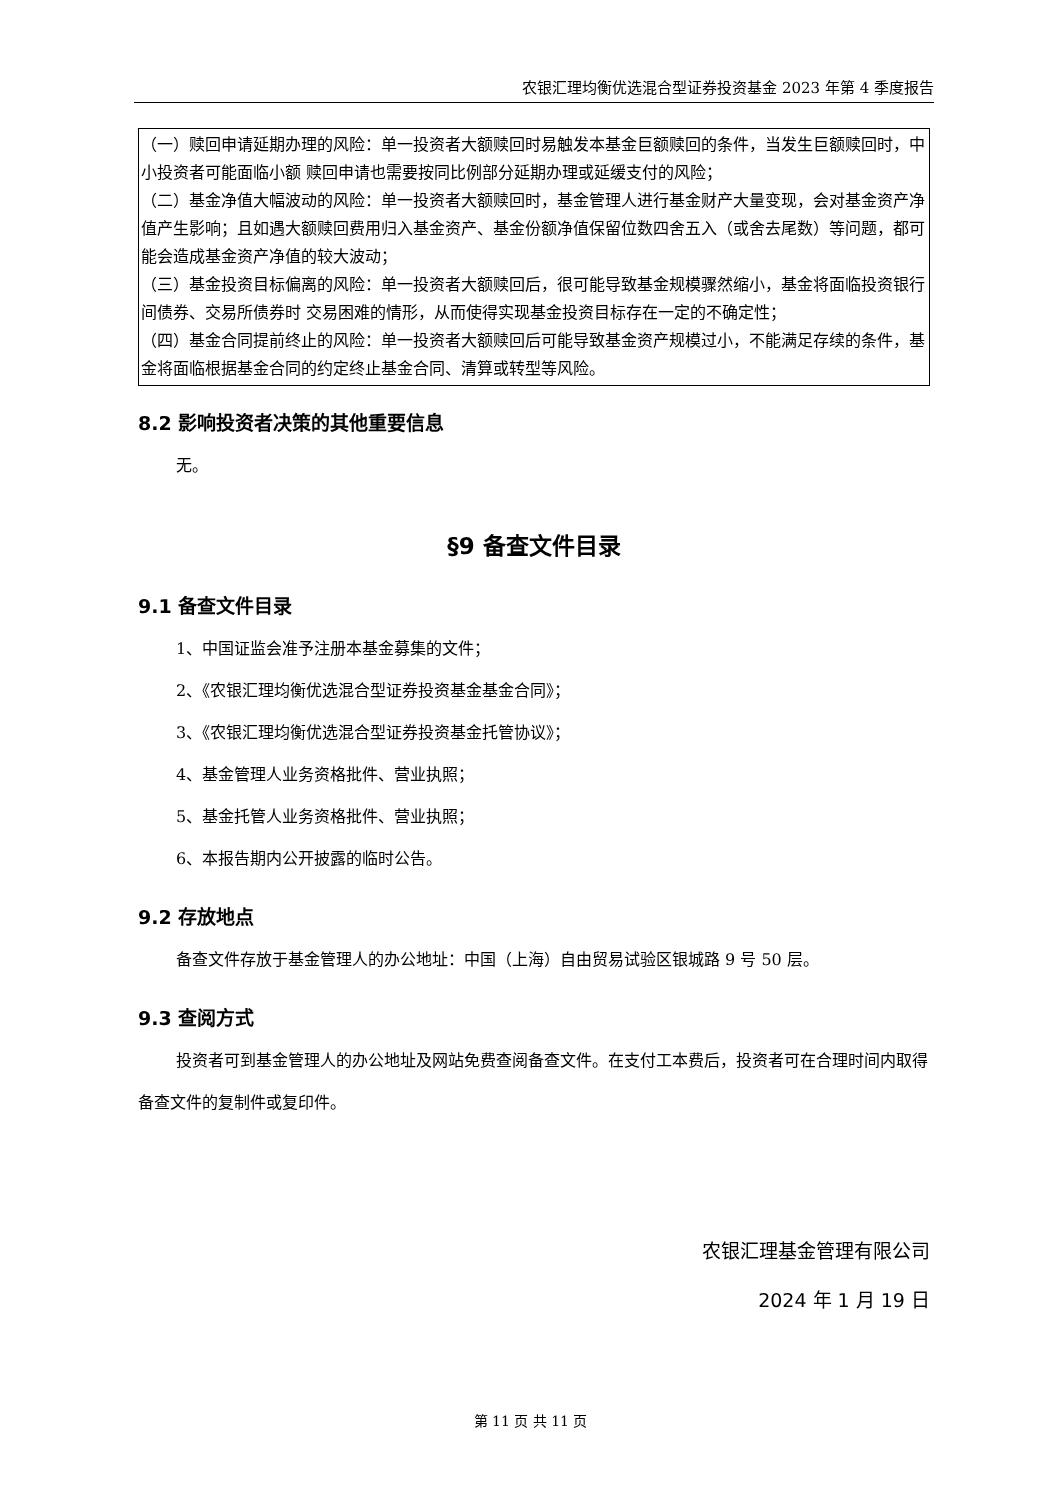农银汇理均衡优选混合型证券投资基金 2023 年第 4 季度报告
| （一）赎回申请延期办理的风险：单一投资者大额赎回时易触发本基金巨额赎回的条件，当发生巨额赎回时，中小投资者可能面临小额 赎回申请也需要按同比例部分延期办理或延缓支付的风险； （二）基金净值大幅波动的风险：单一投资者大额赎回时，基金管理人进行基金财产大量变现，会对基金资产净值产生影响；且如遇大额赎回费用归入基金资产、基金份额净值保留位数四舍五入（或舍去尾数）等问题，都可能会造成基金资产净值的较大波动； （三）基金投资目标偏离的风险：单一投资者大额赎回后，很可能导致基金规模骤然缩小，基金将面临投资银行间债券、交易所债券时 交易困难的情形，从而使得实现基金投资目标存在一定的不确定性； （四）基金合同提前终止的风险：单一投资者大额赎回后可能导致基金资产规模过小，不能满足存续的条件，基金将面临根据基金合同的约定终止基金合同、清算或转型等风险。 |
8.2 影响投资者决策的其他重要信息
无。
§9 备查文件目录
9.1 备查文件目录
1、中国证监会准予注册本基金募集的文件；
2、《农银汇理均衡优选混合型证券投资基金基金合同》；
3、《农银汇理均衡优选混合型证券投资基金托管协议》；
4、基金管理人业务资格批件、营业执照；
5、基金托管人业务资格批件、营业执照；
6、本报告期内公开披露的临时公告。
9.2 存放地点
备查文件存放于基金管理人的办公地址：中国（上海）自由贸易试验区银城路 9 号 50 层。
9.3 查阅方式
投资者可到基金管理人的办公地址及网站免费查阅备查文件。在支付工本费后，投资者可在合理时间内取得备查文件的复制件或复印件。
农银汇理基金管理有限公司
2024 年 1 月 19 日
第 11 页 共 11 页